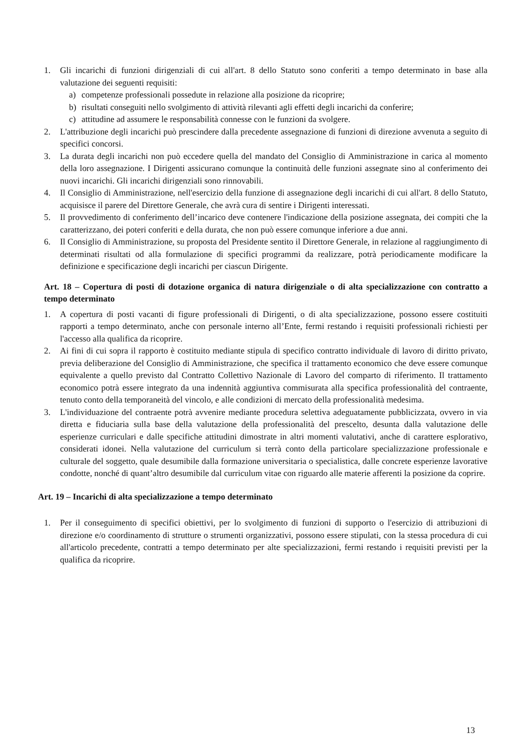1. Gli incarichi di funzioni dirigenziali di cui all'art. 8 dello Statuto sono conferiti a tempo determinato in base alla valutazione dei seguenti requisiti:
a) competenze professionali possedute in relazione alla posizione da ricoprire;
b) risultati conseguiti nello svolgimento di attività rilevanti agli effetti degli incarichi da conferire;
c) attitudine ad assumere le responsabilità connesse con le funzioni da svolgere.
2. L'attribuzione degli incarichi può prescindere dalla precedente assegnazione di funzioni di direzione avvenuta a seguito di specifici concorsi.
3. La durata degli incarichi non può eccedere quella del mandato del Consiglio di Amministrazione in carica al momento della loro assegnazione. I Dirigenti assicurano comunque la continuità delle funzioni assegnate sino al conferimento dei nuovi incarichi. Gli incarichi dirigenziali sono rinnovabili.
4. Il Consiglio di Amministrazione, nell'esercizio della funzione di assegnazione degli incarichi di cui all'art. 8 dello Statuto, acquisisce il parere del Direttore Generale, che avrà cura di sentire i Dirigenti interessati.
5. Il provvedimento di conferimento dell’incarico deve contenere l'indicazione della posizione assegnata, dei compiti che la caratterizzano, dei poteri conferiti e della durata, che non può essere comunque inferiore a due anni.
6. Il Consiglio di Amministrazione, su proposta del Presidente sentito il Direttore Generale, in relazione al raggiungimento di determinati risultati od alla formulazione di specifici programmi da realizzare, potrà periodicamente modificare la definizione e specificazione degli incarichi per ciascun Dirigente.
Art. 18 – Copertura di posti di dotazione organica di natura dirigenziale o di alta specializzazione con contratto a tempo determinato
1. A copertura di posti vacanti di figure professionali di Dirigenti, o di alta specializzazione, possono essere costituiti rapporti a tempo determinato, anche con personale interno all’Ente, fermi restando i requisiti professionali richiesti per l'accesso alla qualifica da ricoprire.
2. Ai fini di cui sopra il rapporto è costituito mediante stipula di specifico contratto individuale di lavoro di diritto privato, previa deliberazione del Consiglio di Amministrazione, che specifica il trattamento economico che deve essere comunque equivalente a quello previsto dal Contratto Collettivo Nazionale di Lavoro del comparto di riferimento. Il trattamento economico potrà essere integrato da una indennità aggiuntiva commisurata alla specifica professionalità del contraente, tenuto conto della temporaneità del vincolo, e alle condizioni di mercato della professionalità medesima.
3. L'individuazione del contraente potrà avvenire mediante procedura selettiva adeguatamente pubblicizzata, ovvero in via diretta e fiduciaria sulla base della valutazione della professionalità del prescelto, desunta dalla valutazione delle esperienze curriculari e dalle specifiche attitudini dimostrate in altri momenti valutativi, anche di carattere esplorativo, considerati idonei. Nella valutazione del curriculum si terrà conto della particolare specializzazione professionale e culturale del soggetto, quale desumibile dalla formazione universitaria o specialistica, dalle concrete esperienze lavorative condotte, nonché di quant’altro desumibile dal curriculum vitae con riguardo alle materie afferenti la posizione da coprire.
Art. 19 – Incarichi di alta specializzazione a tempo determinato
1. Per il conseguimento di specifici obiettivi, per lo svolgimento di funzioni di supporto o l'esercizio di attribuzioni di direzione e/o coordinamento di strutture o strumenti organizzativi, possono essere stipulati, con la stessa procedura di cui all'articolo precedente, contratti a tempo determinato per alte specializzazioni, fermi restando i requisiti previsti per la qualifica da ricoprire.
13